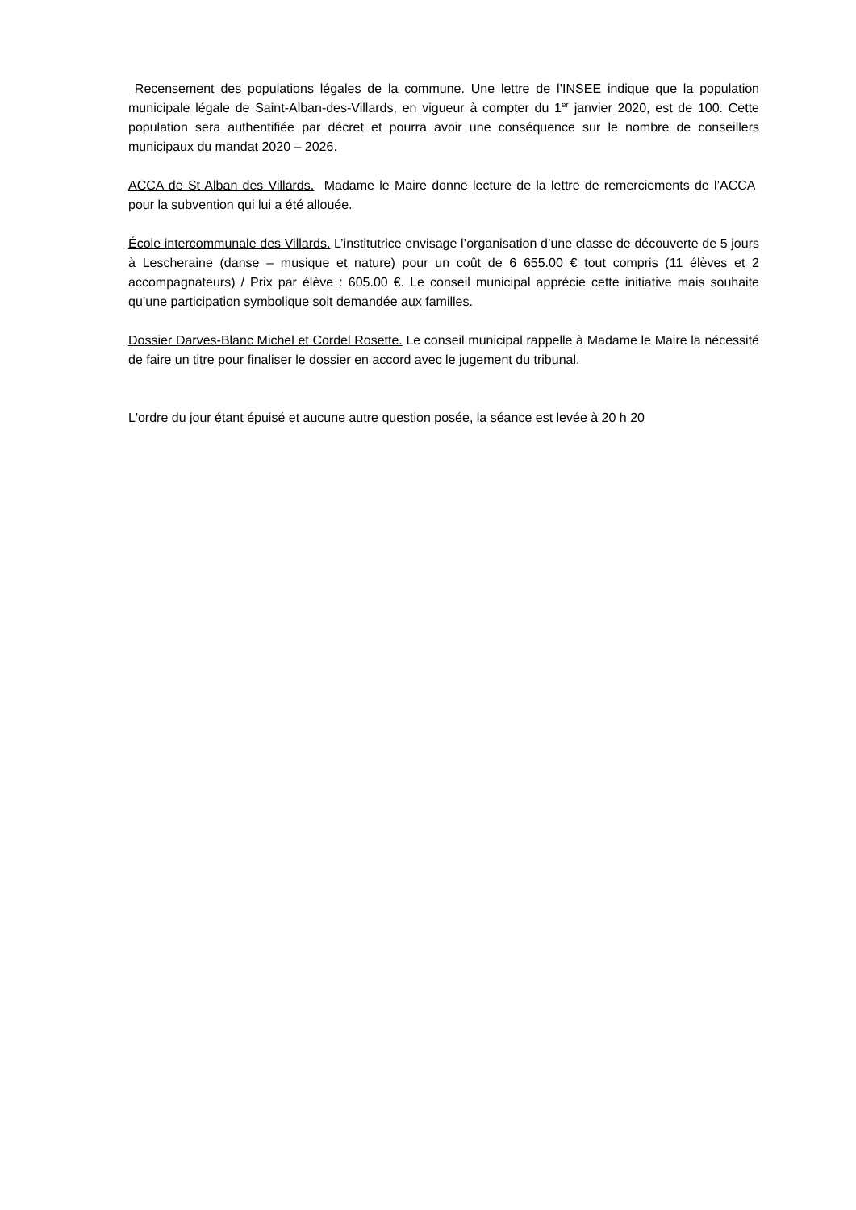Recensement des populations légales de la commune. Une lettre de l’INSEE indique que la population municipale légale de Saint-Alban-des-Villards, en vigueur à compter du 1<sup>er</sup> janvier 2020, est de 100. Cette population sera authentifiée par décret et pourra avoir une conséquence sur le nombre de conseillers municipaux du mandat 2020 – 2026.
ACCA de St Alban des Villards. Madame le Maire donne lecture de la lettre de remerciements de l’ACCA pour la subvention qui lui a été allouée.
École intercommunale des Villards. L’institutrice envisage l’organisation d’une classe de découverte de 5 jours à Lescheraine (danse – musique et nature) pour un coût de 6 655.00 € tout compris (11 élèves et 2 accompagnateurs) / Prix par élève : 605.00 €. Le conseil municipal apprécie cette initiative mais souhaite qu’une participation symbolique soit demandée aux familles.
Dossier Darves-Blanc Michel et Cordel Rosette. Le conseil municipal rappelle à Madame le Maire la nécessité de faire un titre pour finaliser le dossier en accord avec le jugement du tribunal.
L'ordre du jour étant épuisé et aucune autre question posée, la séance est levée à 20 h 20